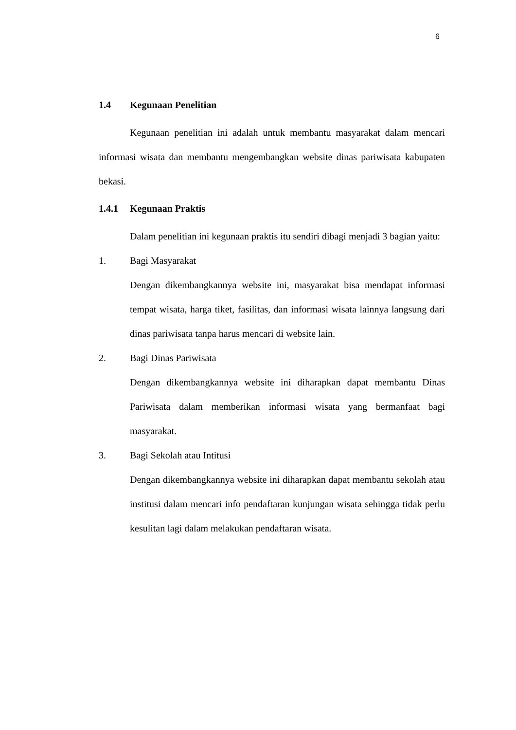6
1.4 Kegunaan Penelitian
Kegunaan penelitian ini adalah untuk membantu masyarakat dalam mencari informasi wisata dan membantu mengembangkan website dinas pariwisata kabupaten bekasi.
1.4.1 Kegunaan Praktis
Dalam penelitian ini kegunaan praktis itu sendiri dibagi menjadi 3 bagian yaitu:
1. Bagi Masyarakat
Dengan dikembangkannya website ini, masyarakat bisa mendapat informasi tempat wisata, harga tiket, fasilitas, dan informasi wisata lainnya langsung dari dinas pariwisata tanpa harus mencari di website lain.
2. Bagi Dinas Pariwisata
Dengan dikembangkannya website ini diharapkan dapat membantu Dinas Pariwisata dalam memberikan informasi wisata yang bermanfaat bagi masyarakat.
3. Bagi Sekolah atau Intitusi
Dengan dikembangkannya website ini diharapkan dapat membantu sekolah atau institusi dalam mencari info pendaftaran kunjungan wisata sehingga tidak perlu kesulitan lagi dalam melakukan pendaftaran wisata.